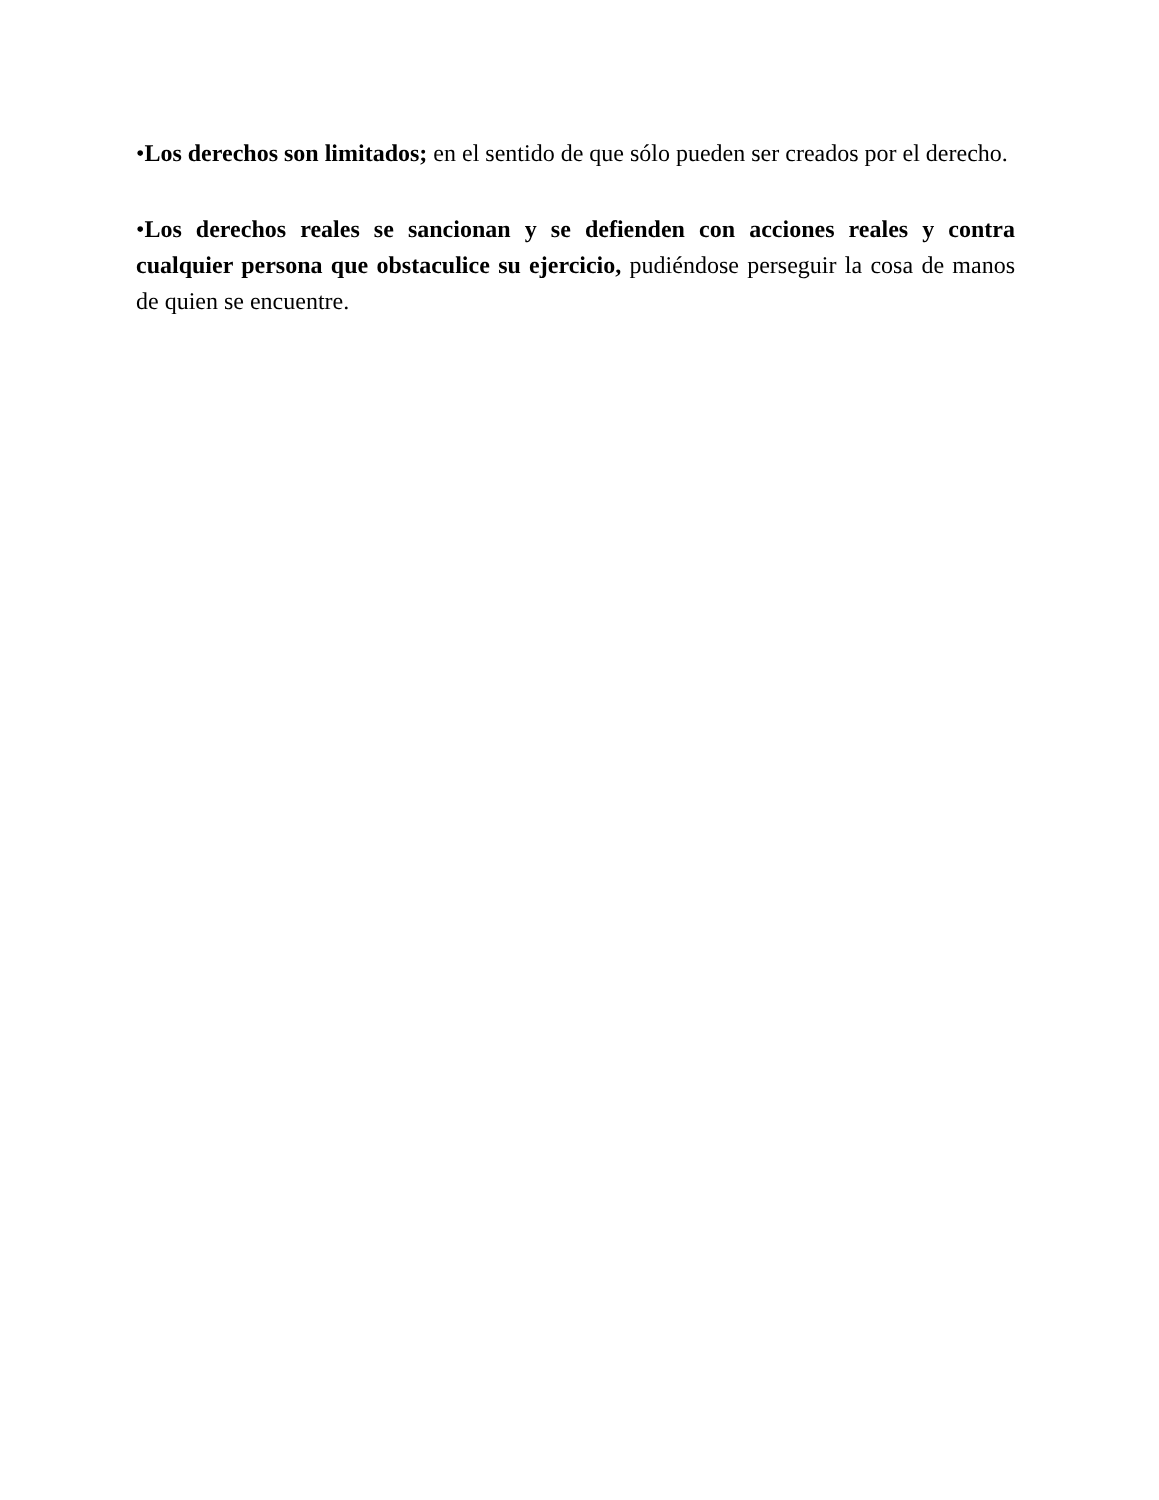•Los derechos son limitados; en el sentido de que sólo pueden ser creados por el derecho.
•Los derechos reales se sancionan y se defienden con acciones reales y contra cualquier persona que obstaculice su ejercicio, pudiéndose perseguir la cosa de manos de quien se encuentre.